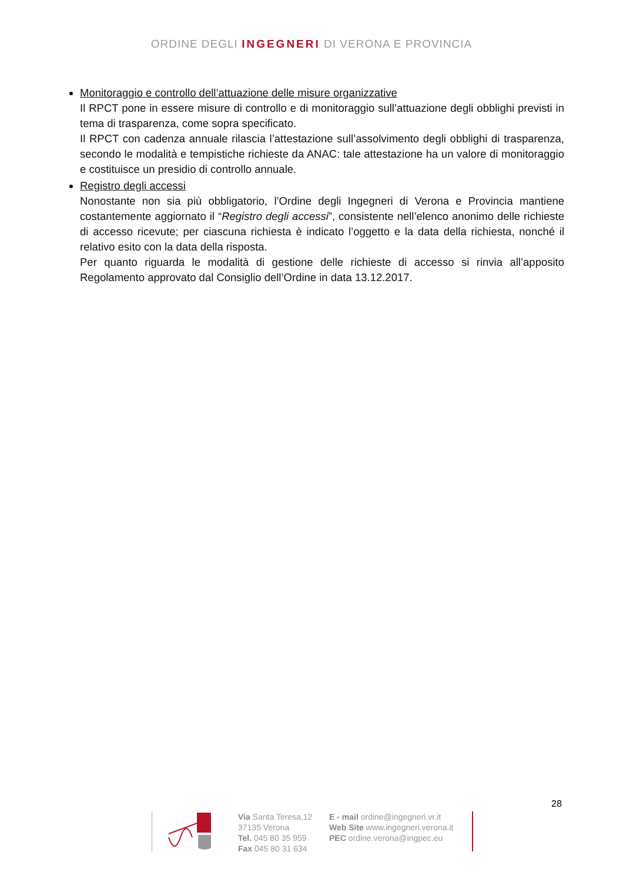ORDINE DEGLI INGEGNERI DI VERONA E PROVINCIA
Monitoraggio e controllo dell’attuazione delle misure organizzative
Il RPCT pone in essere misure di controllo e di monitoraggio sull’attuazione degli obblighi previsti in tema di trasparenza, come sopra specificato.
Il RPCT con cadenza annuale rilascia l’attestazione sull’assolvimento degli obblighi di trasparenza, secondo le modalità e tempistiche richieste da ANAC: tale attestazione ha un valore di monitoraggio e costituisce un presidio di controllo annuale.
Registro degli accessi
Nonostante non sia più obbligatorio, l’Ordine degli Ingegneri di Verona e Provincia mantiene costantemente aggiornato il “Registro degli accessi”, consistente nell’elenco anonimo delle richieste di accesso ricevute; per ciascuna richiesta è indicato l’oggetto e la data della richiesta, nonché il relativo esito con la data della risposta.
Per quanto riguarda le modalità di gestione delle richieste di accesso si rinvia all’apposito Regolamento approvato dal Consiglio dell’Ordine in data 13.12.2017.
28
Via Santa Teresa,12
37135 Verona
Tel. 045 80 35 959
Fax 045 80 31 634
E - mail ordine@ingegneri.vr.it
Web Site www.ingegneri.verona.it
PEC ordine.verona@ingpec.eu